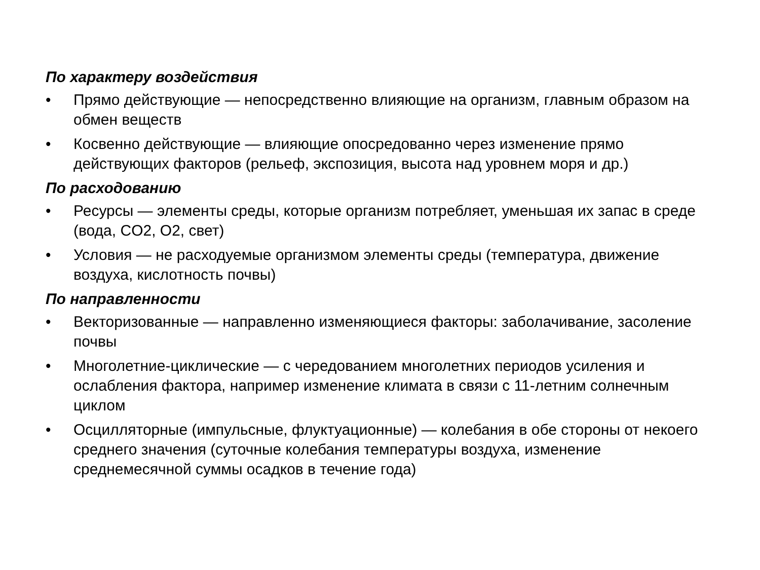По характеру воздействия
• Прямо действующие — непосредственно влияющие на организм, главным образом на обмен веществ
• Косвенно действующие — влияющие опосредованно через изменение прямо действующих факторов (рельеф, экспозиция, высота над уровнем моря и др.)
По расходованию
• Ресурсы — элементы среды, которые организм потребляет, уменьшая их запас в среде (вода, CO2, O2, свет)
• Условия — не расходуемые организмом элементы среды (температура, движение воздуха, кислотность почвы)
По направленности
• Векторизованные — направленно изменяющиеся факторы: заболачивание, засоление почвы
• Многолетние-циклические — с чередованием многолетних периодов усиления и ослабления фактора, например изменение климата в связи с 11-летним солнечным циклом
• Осцилляторные (импульсные, флуктуационные) — колебания в обе стороны от некоего среднего значения (суточные колебания температуры воздуха, изменение среднемесячной суммы осадков в течение года)